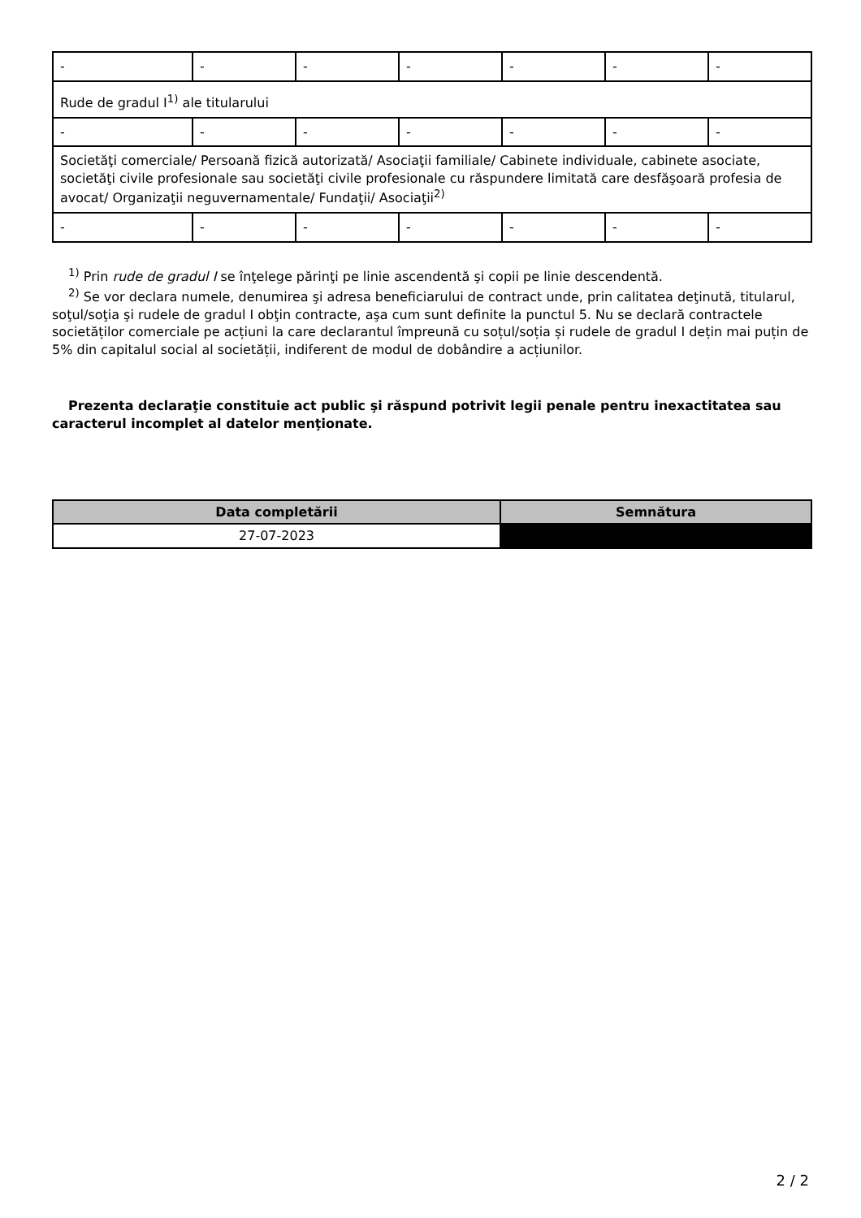| - | - | - | - | - | - | - |
| Rude de gradul I<sup>1)</sup> ale titularului | | | | | | |
| - | - | - | - | - | - | - |
| Societăţi comerciale/ Persoană fizică autorizată/ Asociaţii familiale/ Cabinete individuale, cabinete asociate, societăţi civile profesionale sau societăţi civile profesionale cu răspundere limitată care desfăşoară profesia de avocat/ Organizaţii neguvernamentale/ Fundaţii/ Asociaţii<sup>2)</sup> | | | | | | |
| - | - | - | - | - | - | - |
<sup>1)</sup> Prin rude de gradul I se înţelege părinţi pe linie ascendentă şi copii pe linie descendentă.
<sup>2)</sup> Se vor declara numele, denumirea şi adresa beneficiarului de contract unde, prin calitatea deţinută, titularul, soţul/soţia şi rudele de gradul I obţin contracte, aşa cum sunt definite la punctul 5. Nu se declară contractele societăților comerciale pe acțiuni la care declarantul împreună cu soțul/soția și rudele de gradul I dețin mai puțin de 5% din capitalul social al societății, indiferent de modul de dobândire a acțiunilor.
Prezenta declaraţie constituie act public şi răspund potrivit legii penale pentru inexactitatea sau caracterul incomplet al datelor menţionate.
| Data completării | Semnătura |
| --- | --- |
| 27-07-2023 | |
2 / 2